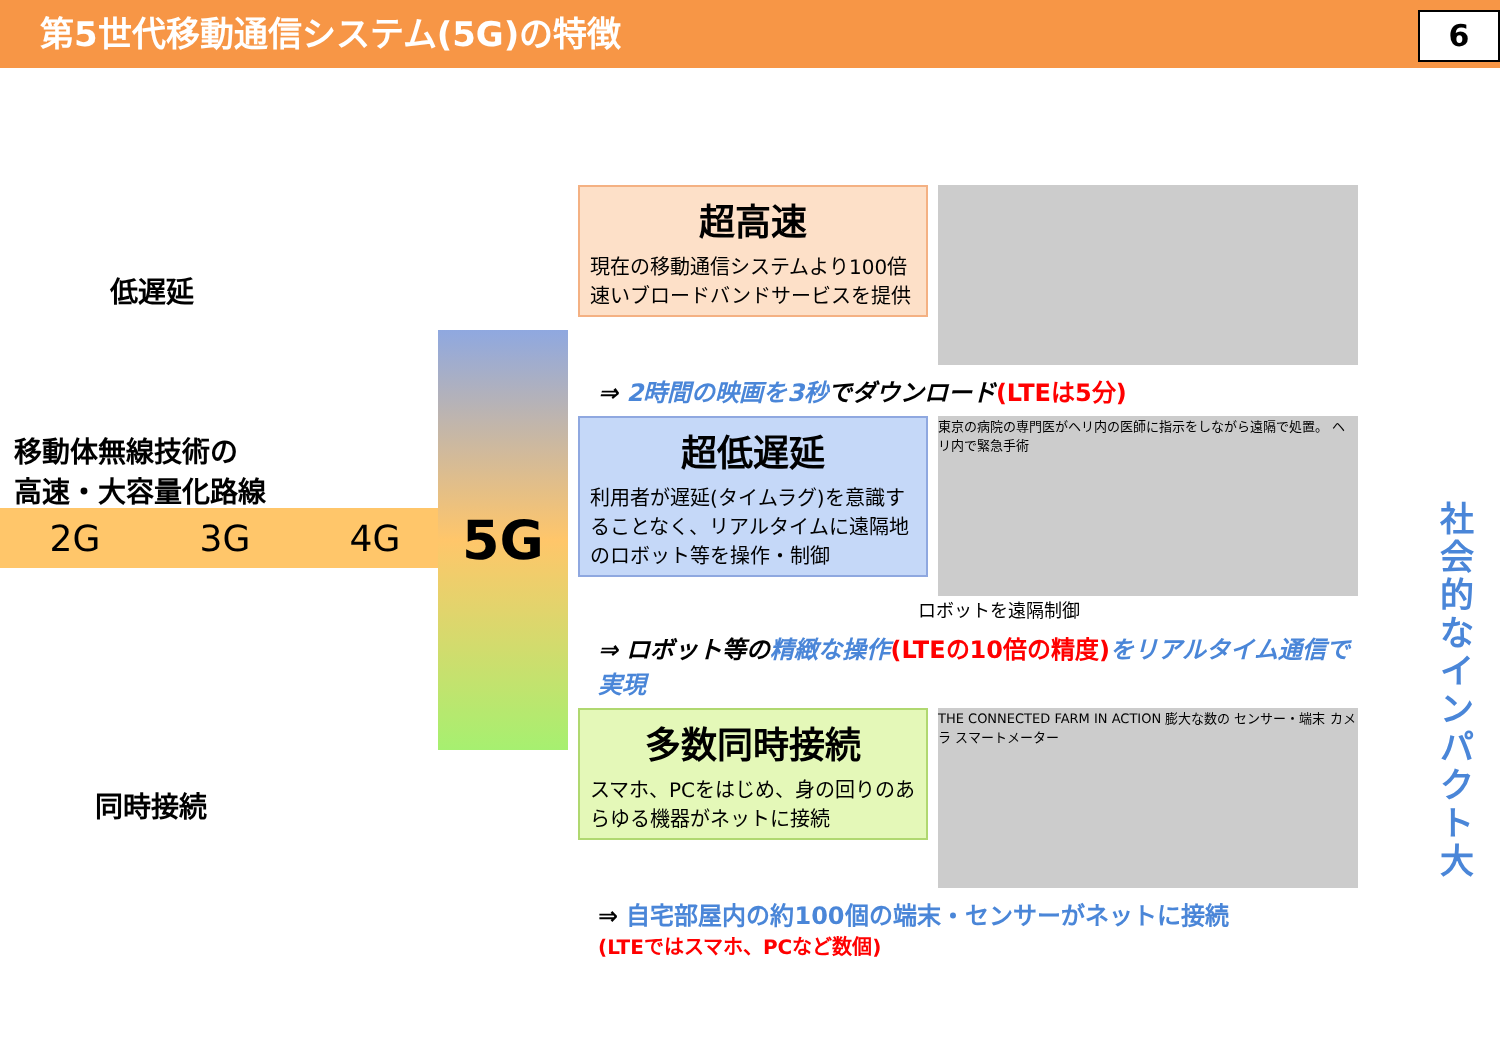第5世代移動通信システム(5G)の特徴
6
低遅延
移動体無線技術の
高速・大容量化路線
2G 3G 4G
同時接続
5G
超高速
現在の移動通信システムより100倍速いブロードバンドサービスを提供
⇒ 2時間の映画を3秒でダウンロード(LTEは5分)
超低遅延
利用者が遅延(タイムラグ)を意識することなく、リアルタイムに遠隔地のロボット等を操作・制御
東京の病院の専門医がヘリ内の医師に指示をしながら遠隔で処置。 ヘリ内で緊急手術
ロボットを遠隔制御
⇒ ロボット等の精緻な操作(LTEの10倍の精度) をリアルタイム通信で実現
多数同時接続
スマホ、PCをはじめ、身の回りのあらゆる機器がネットに接続
THE CONNECTED FARM IN ACTION 膨大な数の センサー・端末 カメラ スマートメーター
⇒ 自宅部屋内の約100個の端末・センサーがネットに接続
(LTEではスマホ、PCなど数個)
社会的なインパクト大